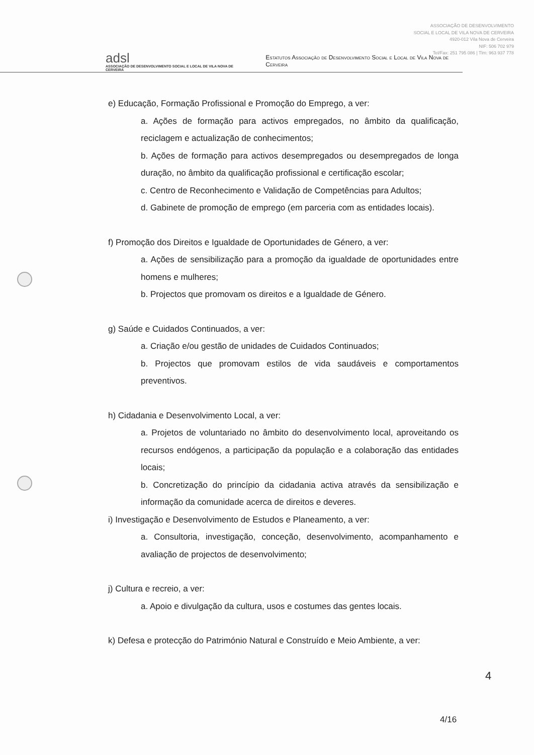adsl
ASSOCIAÇÃO DE DESENVOLVIMENTO SOCIAL E LOCAL DE VILA NOVA DE CERVEIRA
Estatutos Associação de Desenvolvimento Social e Local de Vila Nova de Cerveira
ASSOCIAÇÃO DE DESENVOLVIMENTO
SOCIAL E LOCAL DE VILA NOVA DE CERVEIRA
4920-012 Vila Nova de Cerveira
NIF: 506 702 979
Tel/Fax: 251 795 086 | Tlm: 963 937 778
e) Educação, Formação Profissional e Promoção do Emprego, a ver:
a. Ações de formação para activos empregados, no âmbito da qualificação, reciclagem e actualização de conhecimentos;
b. Ações de formação para activos desempregados ou desempregados de longa duração, no âmbito da qualificação profissional e certificação escolar;
c. Centro de Reconhecimento e Validação de Competências para Adultos;
d. Gabinete de promoção de emprego (em parceria com as entidades locais).
f) Promoção dos Direitos e Igualdade de Oportunidades de Género, a ver:
a. Ações de sensibilização para a promoção da igualdade de oportunidades entre homens e mulheres;
b. Projectos que promovam os direitos e a Igualdade de Género.
g) Saúde e Cuidados Continuados, a ver:
a. Criação e/ou gestão de unidades de Cuidados Continuados;
b. Projectos que promovam estilos de vida saudáveis e comportamentos preventivos.
h) Cidadania e Desenvolvimento Local, a ver:
a. Projetos de voluntariado no âmbito do desenvolvimento local, aproveitando os recursos endógenos, a participação da população e a colaboração das entidades locais;
b. Concretização do princípio da cidadania activa através da sensibilização e informação da comunidade acerca de direitos e deveres.
i) Investigação e Desenvolvimento de Estudos e Planeamento, a ver:
a. Consultoria, investigação, conceção, desenvolvimento, acompanhamento e avaliação de projectos de desenvolvimento;
j) Cultura e recreio, a ver:
a. Apoio e divulgação da cultura, usos e costumes das gentes locais.
k) Defesa e protecção do Património Natural e Construído e Meio Ambiente, a ver:
4
4/16